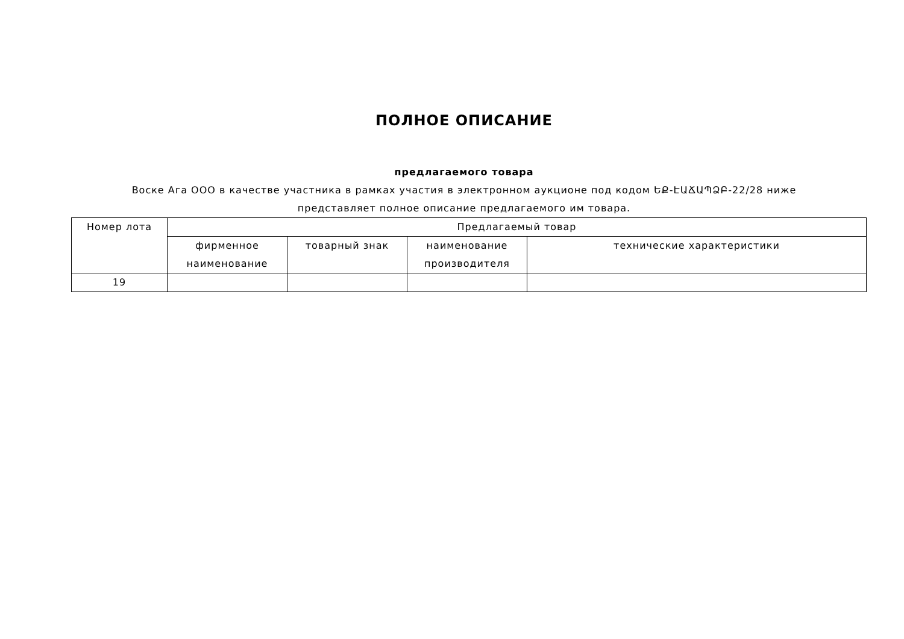ПОЛНОЕ ОПИСАНИЕ
предлагаемого товара
Воске Ага ООО в качестве участника в рамках участия в электронном аукционе под кодом ԵՔ-ԷԱՃԱՊՁԲ-22/28 ниже представляет полное описание предлагаемого им товара.
| Номер лота | Предлагаемый товар | | | |
| --- | --- | --- | --- | --- |
| | фирменное наименование | товарный знак | наименование производителя | технические характеристики |
| 19 | | | | |